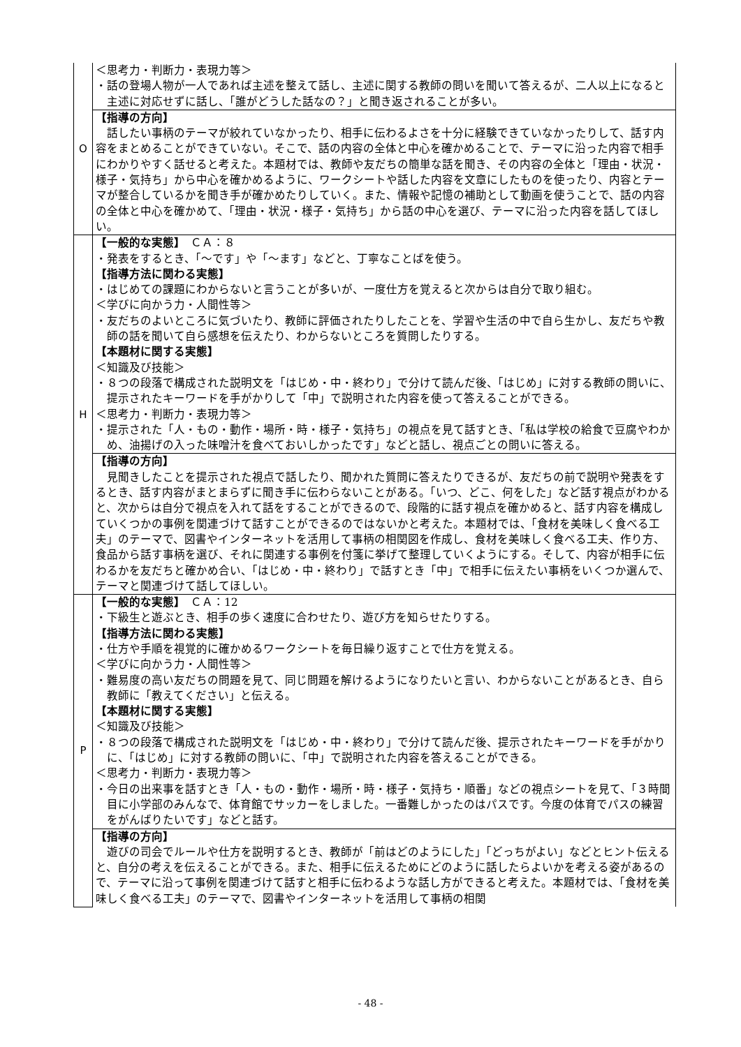| O | ＜思考力・判断力・表現力等＞ ・話の登場人物が一人であれば主述を整えて話し、主述に関する教師の問いを聞いて答えるが、二人以上になると主述に対応せずに話し、「誰がどうした話なの？」と聞き返されることが多い。 |
| | 【指導の方向】 話したい事柄のテーマが絞れていなかったり、相手に伝わるよさを十分に経験できていなかったりして、話す内容をまとめることができていない。そこで、話の内容の全体と中心を確かめることで、テーマに沿った内容で相手にわかりやすく話せると考えた。本題材では、教師や友だちの簡単な話を聞き、その内容の全体と「理由・状況・様子・気持ち」から中心を確かめるように、ワークシートや話した内容を文章にしたものを使ったり、内容とテーマが整合しているかを聞き手が確かめたりしていく。また、情報や記憶の補助として動画を使うことで、話の内容の全体と中心を確かめて、「理由・状況・様子・気持ち」から話の中心を選び、テーマに沿った内容を話してほしい。 |
| H | 【一般的な実態】 ＣＡ：８ ・発表をするとき、「～です」や「～ます」などと、丁寧なことばを使う。 【指導方法に関わる実態】 ・はじめての課題にわからないと言うことが多いが、一度仕方を覚えると次からは自分で取り組む。 ＜学びに向かう力・人間性等＞ ・友だちのよいところに気づいたり、教師に評価されたりしたことを、学習や生活の中で自ら生かし、友だちや教師の話を聞いて自ら感想を伝えたり、わからないところを質問したりする。 【本題材に関する実態】 ＜知識及び技能＞ ・８つの段落で構成された説明文を「はじめ・中・終わり」で分けて読んだ後、「はじめ」に対する教師の問いに、提示されたキーワードを手がかりして「中」で説明された内容を使って答えることができる。 ＜思考力・判断力・表現力等＞ ・提示された「人・もの・動作・場所・時・様子・気持ち」の視点を見て話すとき、「私は学校の給食で豆腐やわかめ、油揚げの入った味噌汁を食べておいしかったです」などと話し、視点ごとの問いに答える。 |
| | 【指導の方向】 見聞きしたことを提示された視点で話したり、聞かれた質問に答えたりできるが、友だちの前で説明や発表をするとき、話す内容がまとまらずに聞き手に伝わらないことがある。「いつ、どこ、何をした」など話す視点がわかると、次からは自分で視点を入れて話をすることができるので、段階的に話す視点を確かめると、話す内容を構成していくつかの事例を関連づけて話すことができるのではないかと考えた。本題材では、「食材を美味しく食べる工夫」のテーマで、図書やインターネットを活用して事柄の相関図を作成し、食材を美味しく食べる工夫、作り方、食品から話す事柄を選び、それに関連する事例を付箋に挙げて整理していくようにする。そして、内容が相手に伝わるかを友だちと確かめ合い、「はじめ・中・終わり」で話すとき「中」で相手に伝えたい事柄をいくつか選んで、テーマと関連づけて話してほしい。 |
| P | 【一般的な実態】 ＣＡ：12 ・下級生と遊ぶとき、相手の歩く速度に合わせたり、遊び方を知らせたりする。 【指導方法に関わる実態】 ・仕方や手順を視覚的に確かめるワークシートを毎日繰り返すことで仕方を覚える。 ＜学びに向かう力・人間性等＞ ・難易度の高い友だちの問題を見て、同じ問題を解けるようになりたいと言い、わからないことがあるとき、自ら教師に「教えてください」と伝える。 【本題材に関する実態】 ＜知識及び技能＞ ・８つの段落で構成された説明文を「はじめ・中・終わり」で分けて読んだ後、提示されたキーワードを手がかりに、「はじめ」に対する教師の問いに、「中」で説明された内容を答えることができる。 ＜思考力・判断力・表現力等＞ ・今日の出来事を話すとき「人・もの・動作・場所・時・様子・気持ち・順番」などの視点シートを見て、「３時間目に小学部のみんなで、体育館でサッカーをしました。一番難しかったのはパスです。今度の体育でパスの練習をがんばりたいです」などと話す。 |
| | 【指導の方向】 遊びの司会でルールや仕方を説明するとき、教師が「前はどのようにした」「どっちがよい」などとヒント伝えると、自分の考えを伝えることができる。また、相手に伝えるためにどのように話したらよいかを考える姿があるので、テーマに沿って事例を関連づけて話すと相手に伝わるような話し方ができると考えた。本題材では、「食材を美味しく食べる工夫」のテーマで、図書やインターネットを活用して事柄の相関 |
- 48 -